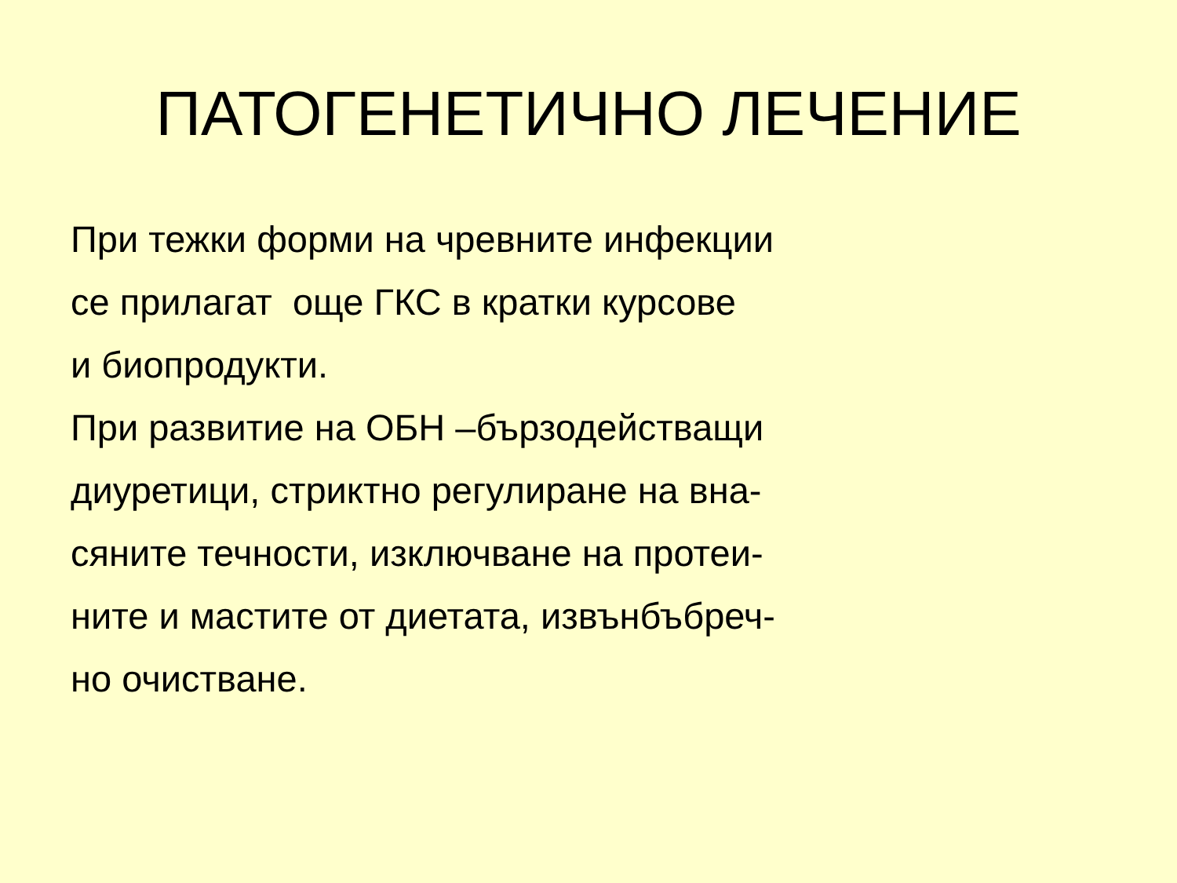ПАТОГЕНЕТИЧНО ЛЕЧЕНИЕ
При тежки форми на чревните инфекции се прилагат още ГКС в кратки курсове и биопродукти. При развитие на ОБН –бързодействащи диуретици, стриктно регулиране на вна- сяните течности, изключване на протеи- ните и мастите от диетата, извънбъбреч- но очистване.